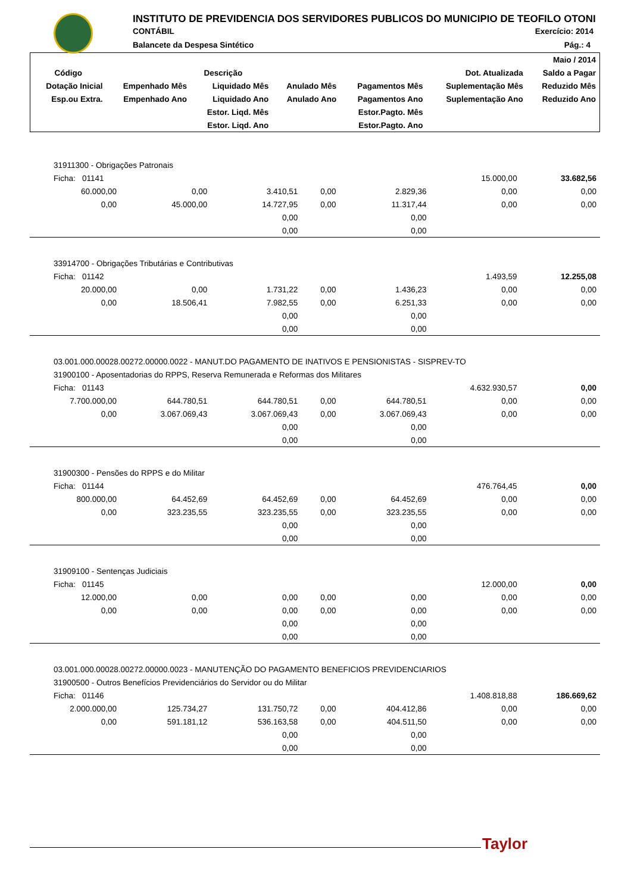INSTITUTO DE PREVIDENCIA DOS SERVIDORES PUBLICOS DO MUNICIPIO DE TEOFILO OTONI
CONTÁBIL Exercício: 2014
Balancete da Despesa Sintético Pág.: 4
| | | | | | | Maio / 2014 |
| Código | Descrição | | | | Dot. Atualizada | Saldo a Pagar |
| Dotação Inicial | Empenhado Mês | Liquidado Mês | Anulado Mês | Pagamentos Mês | Suplementação Mês | Reduzido Mês |
| Esp.ou Extra. | Empenhado Ano | Liquidado Ano | Anulado Ano | Pagamentos Ano | Suplementação Ano | Reduzido Ano |
| | | Estor. Liqd. Mês | | Estor.Pagto. Mês | | |
| | | Estor. Liqd. Ano | | Estor.Pagto. Ano | | |
| 31911300 - Obrigações Patronais | | | | | | |
| Ficha: 01141 | | | | | 15.000,00 | 33.682,56 |
| 60.000,00 | 0,00 | 3.410,51 | 0,00 | 2.829,36 | 0,00 | 0,00 |
| 0,00 | 45.000,00 | 14.727,95 | 0,00 | 11.317,44 | 0,00 | 0,00 |
| | | 0,00 | | 0,00 | | |
| | | 0,00 | | 0,00 | | |
| 33914700 - Obrigações Tributárias e Contributivas | | | | | | |
| Ficha: 01142 | | | | | 1.493,59 | 12.255,08 |
| 20.000,00 | 0,00 | 1.731,22 | 0,00 | 1.436,23 | 0,00 | 0,00 |
| 0,00 | 18.506,41 | 7.982,55 | 0,00 | 6.251,33 | 0,00 | 0,00 |
| | | 0,00 | | 0,00 | | |
| | | 0,00 | | 0,00 | | |
| 03.001.000.00028.00272.00000.0022 - MANUT.DO PAGAMENTO DE INATIVOS E PENSIONISTAS - SISPREV-TO | | | | | | |
| 31900100 - Aposentadorias do RPPS, Reserva Remunerada e Reformas dos Militares | | | | | | |
| Ficha: 01143 | | | | | 4.632.930,57 | 0,00 |
| 7.700.000,00 | 644.780,51 | 644.780,51 | 0,00 | 644.780,51 | 0,00 | 0,00 |
| 0,00 | 3.067.069,43 | 3.067.069,43 | 0,00 | 3.067.069,43 | 0,00 | 0,00 |
| | | 0,00 | | 0,00 | | |
| | | 0,00 | | 0,00 | | |
| 31900300 - Pensões do RPPS e do Militar | | | | | | |
| Ficha: 01144 | | | | | 476.764,45 | 0,00 |
| 800.000,00 | 64.452,69 | 64.452,69 | 0,00 | 64.452,69 | 0,00 | 0,00 |
| 0,00 | 323.235,55 | 323.235,55 | 0,00 | 323.235,55 | 0,00 | 0,00 |
| | | 0,00 | | 0,00 | | |
| | | 0,00 | | 0,00 | | |
| 31909100 - Sentenças Judiciais | | | | | | |
| Ficha: 01145 | | | | | 12.000,00 | 0,00 |
| 12.000,00 | 0,00 | 0,00 | 0,00 | 0,00 | 0,00 | 0,00 |
| 0,00 | 0,00 | 0,00 | 0,00 | 0,00 | 0,00 | 0,00 |
| | | 0,00 | | 0,00 | | |
| | | 0,00 | | 0,00 | | |
| 03.001.000.00028.00272.00000.0023 - MANUTENÇÃO DO PAGAMENTO BENEFICIOS PREVIDENCIARIOS | | | | | | |
| 31900500 - Outros Benefícios Previdenciários do Servidor ou do Militar | | | | | | |
| Ficha: 01146 | | | | | 1.408.818,88 | 186.669,62 |
| 2.000.000,00 | 125.734,27 | 131.750,72 | 0,00 | 404.412,86 | 0,00 | 0,00 |
| 0,00 | 591.181,12 | 536.163,58 | 0,00 | 404.511,50 | 0,00 | 0,00 |
| | | 0,00 | | 0,00 | | |
| | | 0,00 | | 0,00 | | |
Taylor